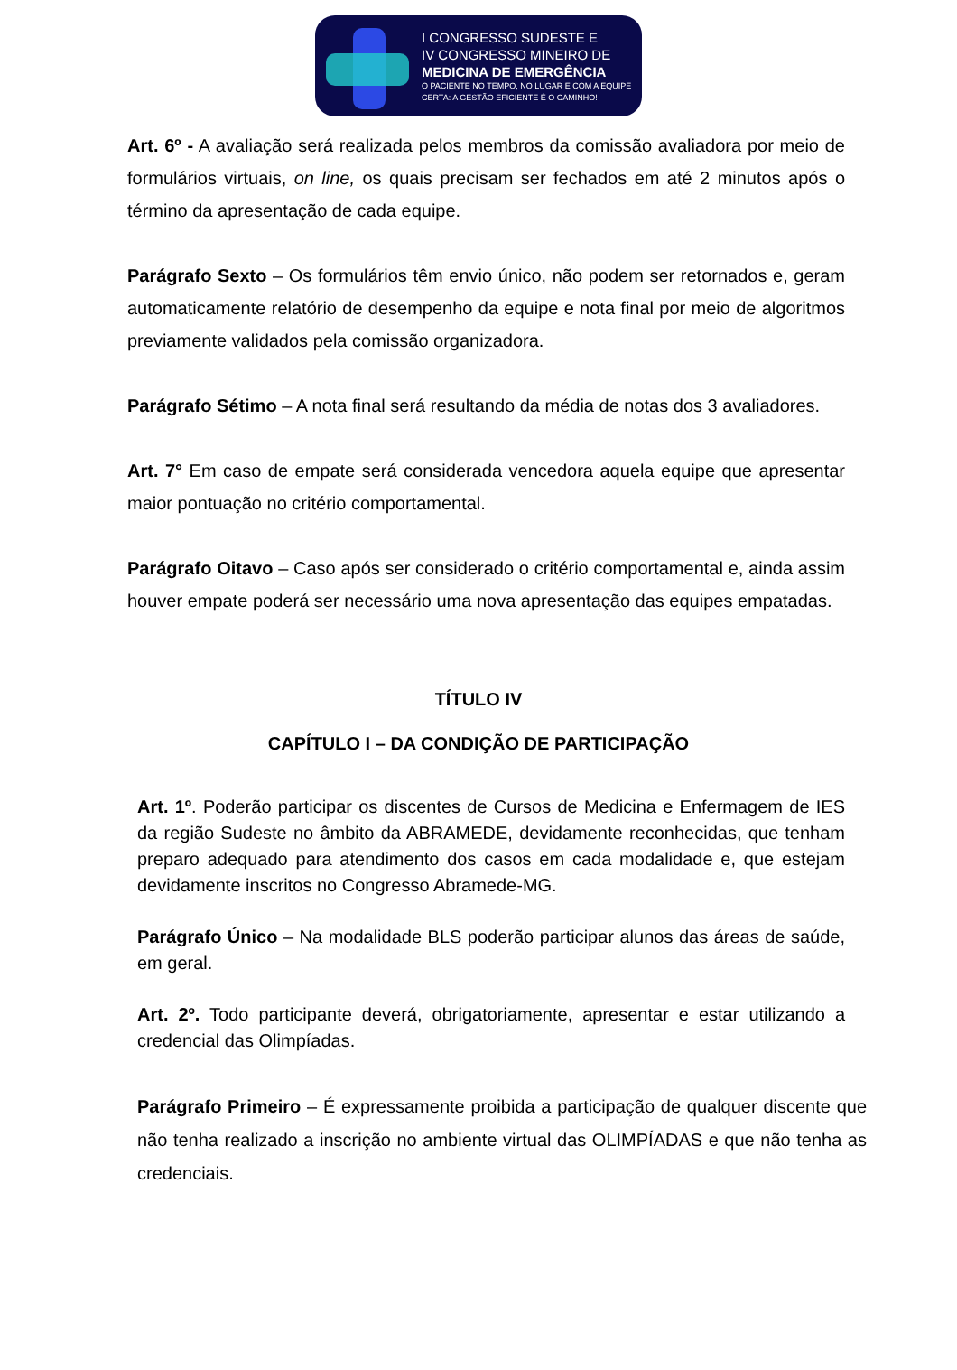I CONGRESSO SUDESTE E
IV CONGRESSO MINEIRO DE
MEDICINA DE EMERGÊNCIA
O PACIENTE NO TEMPO, NO LUGAR E COM A EQUIPE
CERTA: A GESTÃO EFICIENTE É O CAMINHO!
Art. 6º - A avaliação será realizada pelos membros da comissão avaliadora por meio de formulários virtuais, on line, os quais precisam ser fechados em até 2 minutos após o término da apresentação de cada equipe.
Parágrafo Sexto – Os formulários têm envio único, não podem ser retornados e, geram automaticamente relatório de desempenho da equipe e nota final por meio de algoritmos previamente validados pela comissão organizadora.
Parágrafo Sétimo – A nota final será resultando da média de notas dos 3 avaliadores.
Art. 7° Em caso de empate será considerada vencedora aquela equipe que apresentar maior pontuação no critério comportamental.
Parágrafo Oitavo – Caso após ser considerado o critério comportamental e, ainda assim houver empate poderá ser necessário uma nova apresentação das equipes empatadas.
TÍTULO IV
CAPÍTULO I – DA CONDIÇÃO DE PARTICIPAÇÃO
Art. 1º. Poderão participar os discentes de Cursos de Medicina e Enfermagem de IES da região Sudeste no âmbito da ABRAMEDE, devidamente reconhecidas, que tenham preparo adequado para atendimento dos casos em cada modalidade e, que estejam devidamente inscritos no Congresso Abramede-MG.
Parágrafo Único – Na modalidade BLS poderão participar alunos das áreas de saúde, em geral.
Art. 2º. Todo participante deverá, obrigatoriamente, apresentar e estar utilizando a credencial das Olimpíadas.
Parágrafo Primeiro – É expressamente proibida a participação de qualquer discente que não tenha realizado a inscrição no ambiente virtual das OLIMPÍADAS e que não tenha as credenciais.